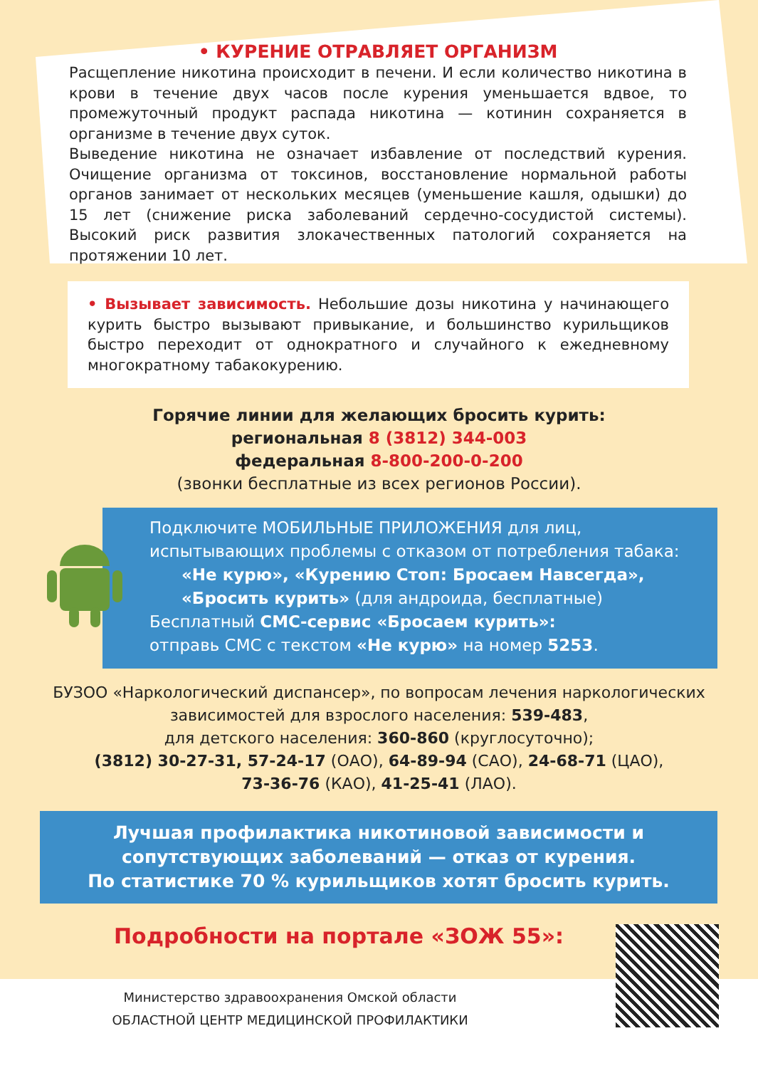• КУРЕНИЕ ОТРАВЛЯЕТ ОРГАНИЗМ
Расщепление никотина происходит в печени. И если количество никотина в крови в течение двух часов после курения уменьшается вдвое, то промежуточный продукт распада никотина — котинин сохраняется в организме в течение двух суток.
Выведение никотина не означает избавление от последствий курения. Очищение организма от токсинов, восстановление нормальной работы органов занимает от нескольких месяцев (уменьшение кашля, одышки) до 15 лет (снижение риска заболеваний сердечно-сосудистой системы). Высокий риск развития злокачественных патологий сохраняется на протяжении 10 лет.
• Вызывает зависимость. Небольшие дозы никотина у начинающего курить быстро вызывают привыкание, и большинство курильщиков быстро переходит от однократного и случайного к ежедневному многократному табакокурению.
Горячие линии для желающих бросить курить:
региональная 8 (3812) 344-003
федеральная 8-800-200-0-200
(звонки бесплатные из всех регионов России).
Подключите МОБИЛЬНЫЕ ПРИЛОЖЕНИЯ для лиц, испытывающих проблемы с отказом от потребления табака:
«Не курю», «Курению Стоп: Бросаем Навсегда», «Бросить курить» (для андроида, бесплатные)
Бесплатный СМС-сервис «Бросаем курить»:
отправь СМС с текстом «Не курю» на номер 5253.
БУЗОО «Наркологический диспансер», по вопросам лечения наркологических зависимостей для взрослого населения: 539-483,
для детского населения: 360-860 (круглосуточно);
(3812) 30-27-31, 57-24-17 (ОАО), 64-89-94 (САО), 24-68-71 (ЦАО),
73-36-76 (КАО), 41-25-41 (ЛАО).
Лучшая профилактика никотиновой зависимости и сопутствующих заболеваний — отказ от курения.
По статистике 70 % курильщиков хотят бросить курить.
Подробности на портале «ЗОЖ 55»:
Министерство здравоохранения Омской области
ОБЛАСТНОЙ ЦЕНТР МЕДИЦИНСКОЙ ПРОФИЛАКТИКИ